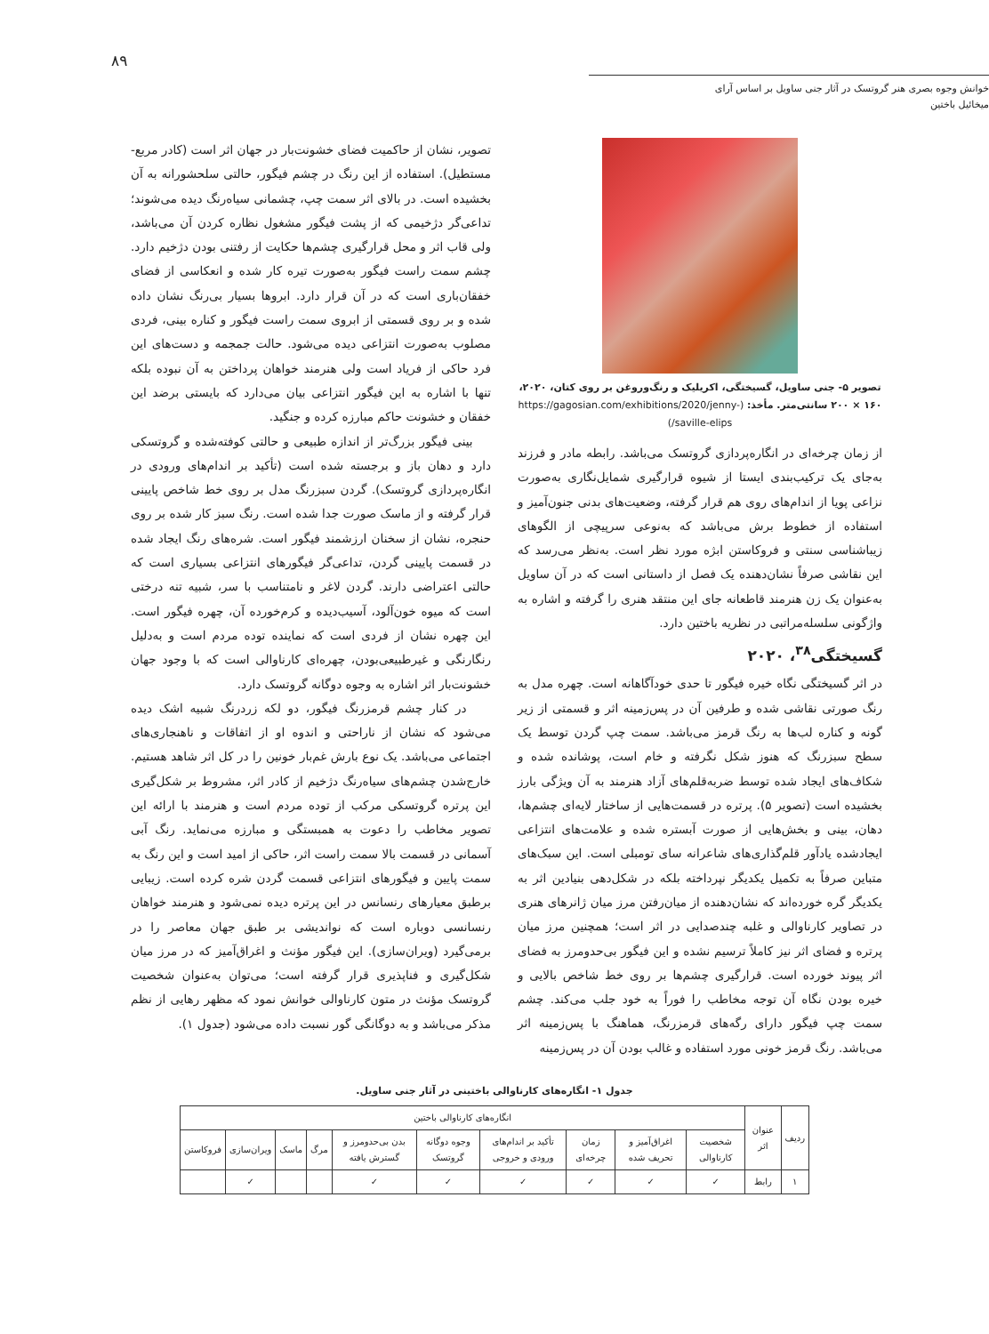۸۹
خوانش وجوه بصری هنر گروتسک در آثار جنی ساویل بر اساس آرای میخائیل باختین
تصویر ۵- جنی ساویل، گسیختگی، اکریلیک و رنگ‌وروغن بر روی کتان، ۲۰۲۰، ۱۶۰ × ۲۰۰ سانتی‌متر. مأخذ: (https://gagosian.com/exhibitions/2020/jenny-saville-elips/)
از زمان چرخه‌ای در انگاره‌پردازی گروتسک می‌باشد. رابطه مادر و فرزند به‌جای یک ترکیب‌بندی ایستا از شیوه قرارگیری شمایل‌نگاری به‌صورت نزاعی پویا از اندام‌های روی هم قرار گرفته، وضعیت‌های بدنی جنون‌آمیز و استفاده از خطوط برش می‌باشد که به‌نوعی سرپیچی از الگوهای زیباشناسی سنتی و فروکاستن ابژه مورد نظر است. به‌نظر می‌رسد که این نقاشی صرفاً نشان‌دهنده یک فصل از داستانی است که در آن ساویل به‌عنوان یک زن هنرمند قاطعانه جای این منتقد هنری را گرفته و اشاره به واژگونی سلسله‌مراتبی در نظریه باختین دارد.
گسیختگی<sup>۳۸</sup>، ۲۰۲۰
در اثر گسیختگی نگاه خیره فیگور تا حدی خودآگاهانه است. چهره مدل به رنگ صورتی نقاشی شده و طرفین آن در پس‌زمینه اثر و قسمتی از زیر گونه و کناره لب‌ها به رنگ قرمز می‌باشد. سمت چپ گردن توسط یک سطح سبزرنگ که هنوز شکل نگرفته و خام است، پوشانده شده و شکاف‌های ایجاد شده توسط ضربه‌قلم‌های آزاد هنرمند به آن ویژگی بارز بخشیده است (تصویر ۵). پرتره در قسمت‌هایی از ساختار لایه‌ای چشم‌ها، دهان، بینی و بخش‌هایی از صورت آبستره شده و علامت‌های انتزاعی ایجادشده یادآور قلم‌گذاری‌های شاعرانه سای تومبلی است. این سبک‌های متباین صرفاً به تکمیل یکدیگر نپرداخته بلکه در شکل‌دهی بنیادین اثر به یکدیگر گره خورده‌اند که نشان‌دهنده از میان‌رفتن مرز میان ژانرهای هنری در تصاویر کارناوالی و غلبه چندصدایی در اثر است؛ همچنین مرز میان پرتره و فضای اثر نیز کاملاً ترسیم نشده و این فیگور بی‌حدومرز به فضای اثر پیوند خورده است. قرارگیری چشم‌ها بر روی خط شاخص بالایی و خیره بودن نگاه آن توجه مخاطب را فوراً به خود جلب می‌کند. چشم سمت چپ فیگور دارای رگه‌های قرمزرنگ، هماهنگ با پس‌زمینه اثر می‌باشد. رنگ قرمز خونی مورد استفاده و غالب بودن آن در پس‌زمینه
تصویر، نشان از حاکمیت فضای خشونت‌بار در جهان اثر است (کادر مربع-مستطیل). استفاده از این رنگ در چشم فیگور، حالتی سلحشورانه به آن بخشیده است. در بالای اثر سمت چپ، چشمانی سیاه‌رنگ دیده می‌شوند؛ تداعی‌گر دژخیمی که از پشت فیگور مشغول نظاره کردن آن می‌باشد، ولی قاب اثر و محل قرارگیری چشم‌ها حکایت از رفتنی بودن دژخیم دارد. چشم سمت راست فیگور به‌صورت تیره کار شده و انعکاسی از فضای خفقان‌باری است که در آن قرار دارد. ابروها بسیار بی‌رنگ نشان داده شده و بر روی قسمتی از ابروی سمت راست فیگور و کناره بینی، فردی مصلوب به‌صورت انتزاعی دیده می‌شود. حالت جمجمه و دست‌های این فرد حاکی از فریاد است ولی هنرمند خواهان پرداختن به آن نبوده بلکه تنها با اشاره به این فیگور انتزاعی بیان می‌دارد که بایستی برضد این خفقان و خشونت حاکم مبارزه کرده و جنگید.
بینی فیگور بزرگ‌تر از اندازه طبیعی و حالتی کوفته‌شده و گروتسکی دارد و دهان باز و برجسته شده است (تأکید بر اندام‌های ورودی در انگاره‌پردازی گروتسک). گردن سبزرنگ مدل بر روی خط شاخص پایینی قرار گرفته و از ماسک صورت جدا شده است. رنگ سبز کار شده بر روی حنجره، نشان از سخنان ارزشمند فیگور است. شره‌های رنگ ایجاد شده در قسمت پایینی گردن، تداعی‌گر فیگورهای انتزاعی بسیاری است که حالتی اعتراضی دارند. گردن لاغر و نامتناسب با سر، شبیه تنه درختی است که میوه خون‌آلود، آسیب‌دیده و کرم‌خورده آن، چهره فیگور است. این چهره نشان از فردی است که نماینده توده مردم است و به‌دلیل رنگارنگی و غیرطبیعی‌بودن، چهره‌ای کارناوالی است که با وجود جهان خشونت‌بار اثر اشاره به وجوه دوگانه گروتسک دارد.
در کنار چشم قرمزرنگ فیگور، دو لکه زردرنگ شبیه اشک دیده می‌شود که نشان از ناراحتی و اندوه او از اتفاقات و ناهنجاری‌های اجتماعی می‌باشد. یک نوع بارش غم‌بار خونین را در کل اثر شاهد هستیم. خارج‌شدن چشم‌های سیاه‌رنگ دژخیم از کادر اثر، مشروط بر شکل‌گیری این پرتره گروتسکی مرکب از توده مردم است و هنرمند با ارائه این تصویر مخاطب را دعوت به همبستگی و مبارزه می‌نماید. رنگ آبی آسمانی در قسمت بالا سمت راست اثر، حاکی از امید است و این رنگ به سمت پایین و فیگورهای انتزاعی قسمت گردن شره کرده است. زیبایی برطبق معیارهای رنسانس در این پرتره دیده نمی‌شود و هنرمند خواهان رنسانسی دوباره است که نواندیشی بر طبق جهان معاصر را در برمی‌گیرد (ویران‌سازی). این فیگور مؤنث و اغراق‌آمیز که در مرز میان شکل‌گیری و فناپذیری قرار گرفته است؛ می‌توان به‌عنوان شخصیت گروتسک مؤنث در متون کارناوالی خوانش نمود که مظهر رهایی از نظم مذکر می‌باشد و به دوگانگی گور نسبت داده می‌شود (جدول ۱).
جدول ۱- انگاره‌های کارناوالی باختینی در آثار جنی ساویل.
| ردیف | عنوان اثر | انگاره‌های کارناوالی باختین | | | | | | | | | |
| --- | --- | --- | --- | --- | --- | --- | --- | --- | --- | --- | --- |
| | | شخصیت کارناوالی | اغراق‌آمیز و تحریف شده | زمان چرخه‌ای | تأکید بر اندام‌های ورودی و خروجی | وجوه دوگانه گروتسک | بدن بی‌حدومرز و گسترش یافته | مرگ | ماسک | ویران‌سازی | فروکاستن |
| ۱ | رابط | ✓ | ✓ | ✓ | ✓ | ✓ | ✓ | | | ✓ | |